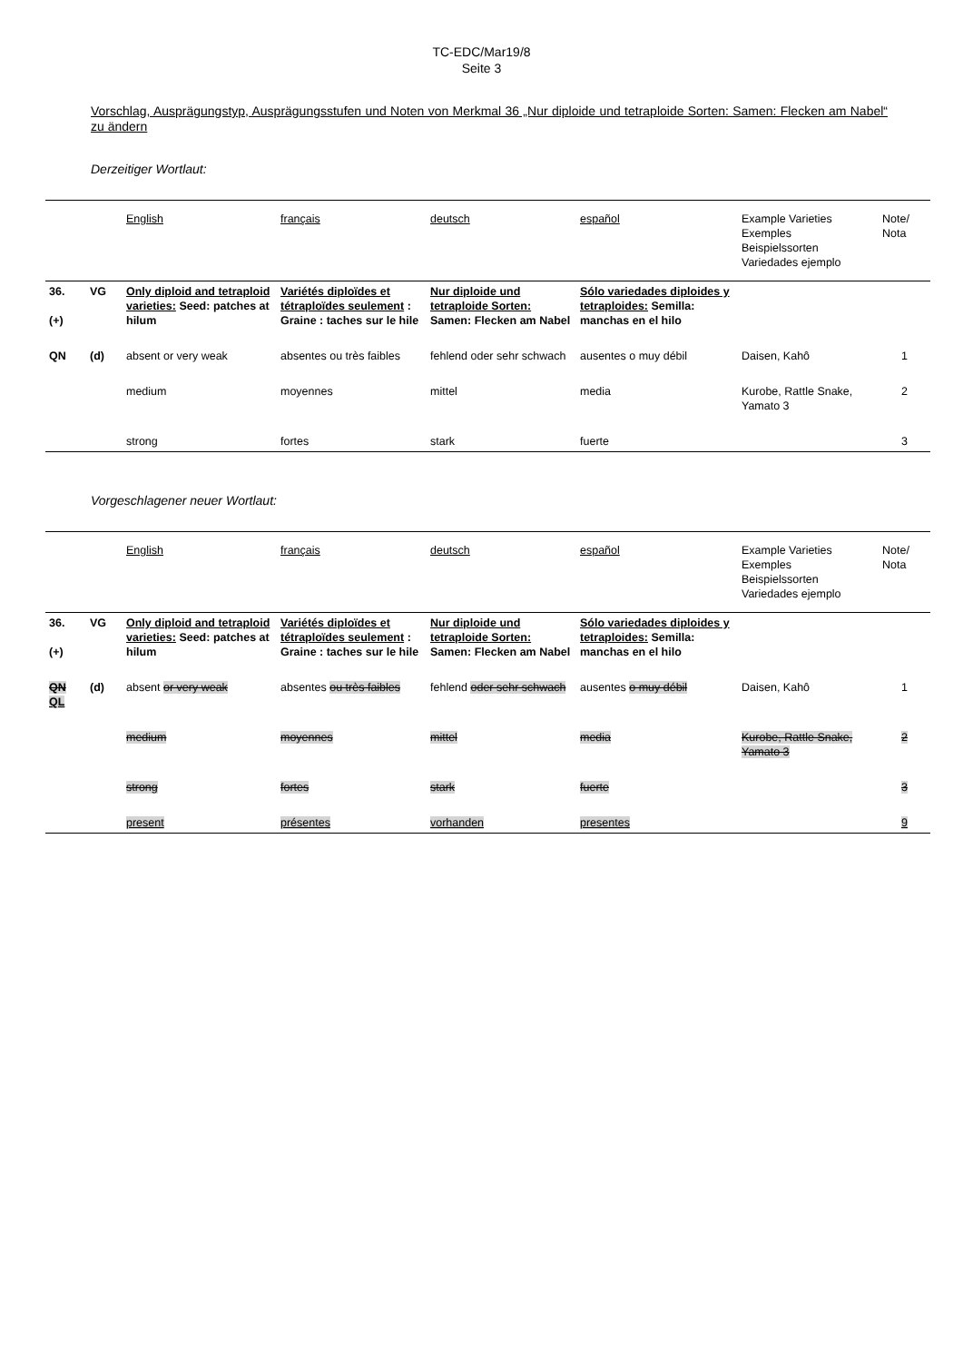TC-EDC/Mar19/8
Seite 3
Vorschlag, Ausprägungstyp, Ausprägungsstufen und Noten von Merkmal 36 „Nur diploide und tetraploide Sorten: Samen: Flecken am Nabel“ zu ändern
Derzeitiger Wortlaut:
| | | English | français | deutsch | español | Example Varieties Exemples Beispielssorten Variedades ejemplo | Note/ Nota |
| 36. (+) | VG | Only diploid and tetraploid varieties: Seed: patches at hilum | Variétés diploïdes et tétraploïdes seulement : Graine : taches sur le hile | Nur diploide und tetraploide Sorten: Samen: Flecken am Nabel | Sólo variedades diploides y tetraploides: Semilla: manchas en el hilo | | |
| QN | (d) | absent or very weak | absentes ou très faibles | fehlend oder sehr schwach | ausentes o muy débil | Daisen, Kahô | 1 |
| | | medium | moyennes | mittel | media | Kurobe, Rattle Snake, Yamato 3 | 2 |
| | | strong | fortes | stark | fuerte | | 3 |
Vorgeschlagener neuer Wortlaut:
| | | English | français | deutsch | español | Example Varieties Exemples Beispielssorten Variedades ejemplo | Note/ Nota |
| 36. (+) | VG | Only diploid and tetraploid varieties: Seed: patches at hilum | Variétés diploïdes et tétraploïdes seulement : Graine : taches sur le hile | Nur diploide und tetraploide Sorten: Samen: Flecken am Nabel | Sólo variedades diploides y tetraploides: Semilla: manchas en el hilo | | |
| QN QL | (d) | absent or very weak | absentes ou très faibles | fehlend oder sehr schwach | ausentes o muy débil | Daisen, Kahô | 1 |
| | | medium | moyennes | mittel | media | Kurobe, Rattle Snake, Yamato 3 | 2 |
| | | strong | fortes | stark | fuerte | | 3 |
| | | present | présentes | vorhanden | presentes | | 9 |